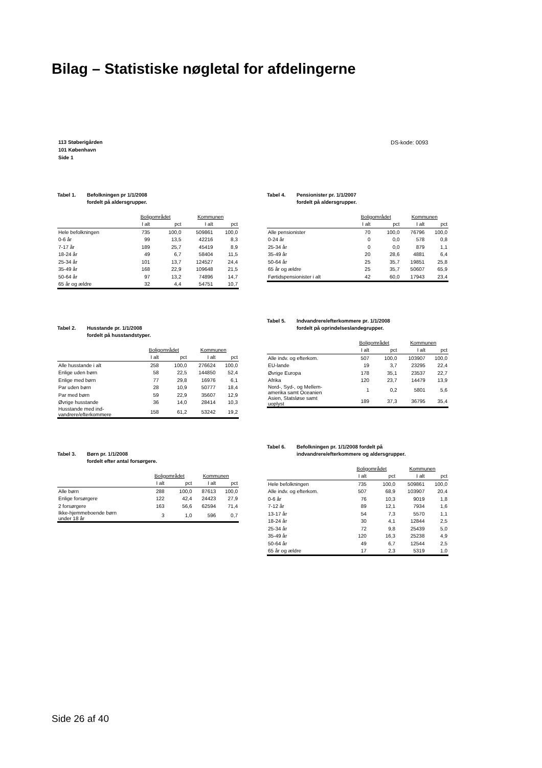Bilag – Statistiske nøgletal for afdelingerne
113 Støberigården
101 København
Side 1
DS-kode: 0093
Tabel 1. Befolkningen pr 1/1/2008
fordelt på aldersgrupper.
| | Boligområdet | | Kommunen | |
| --- | --- | --- | --- | --- |
| | I alt | pct | I alt | pct |
| Hele befolkningen | 735 | 100,0 | 509861 | 100,0 |
| 0-6 år | 99 | 13,5 | 42216 | 8,3 |
| 7-17 år | 189 | 25,7 | 45419 | 8,9 |
| 18-24 år | 49 | 6,7 | 58404 | 11,5 |
| 25-34 år | 101 | 13,7 | 124527 | 24,4 |
| 35-49 år | 168 | 22,9 | 109648 | 21,5 |
| 50-64 år | 97 | 13,2 | 74896 | 14,7 |
| 65 år og ældre | 32 | 4,4 | 54751 | 10,7 |
Tabel 2. Husstande pr. 1/1/2008
fordelt på husstandstyper.
| | Boligområdet | | Kommunen | |
| --- | --- | --- | --- | --- |
| | I alt | pct | I alt | pct |
| Alle husstande i alt | 258 | 100,0 | 276624 | 100,0 |
| Enlige uden børn | 58 | 22,5 | 144850 | 52,4 |
| Enlige med børn | 77 | 29,8 | 16976 | 6,1 |
| Par uden børn | 28 | 10,9 | 50777 | 18,4 |
| Par med børn | 59 | 22,9 | 35607 | 12,9 |
| Øvrige husstande | 36 | 14,0 | 28414 | 10,3 |
| Husstande med ind- vandrere/efterkommere | 158 | 61,2 | 53242 | 19,2 |
Tabel 3. Børn pr. 1/1/2008
fordelt efter antal forsørgere.
| | Boligområdet | | Kommunen | |
| --- | --- | --- | --- | --- |
| | I alt | pct | I alt | pct |
| Alle børn | 288 | 100,0 | 87613 | 100,0 |
| Enlige forsørgere | 122 | 42,4 | 24423 | 27,9 |
| 2 forsørgere | 163 | 56,6 | 62594 | 71,4 |
| Ikke-hjemmeboende børn under 18 år | 3 | 1,0 | 596 | 0,7 |
Tabel 4. Pensionister pr. 1/1/2007
fordelt på aldersgrupper.
| | Boligområdet | | Kommunen | |
| --- | --- | --- | --- | --- |
| | I alt | pct | I alt | pct |
| Alle pensionister | 70 | 100,0 | 76796 | 100,0 |
| 0-24 år | 0 | 0,0 | 578 | 0,8 |
| 25-34 år | 0 | 0,0 | 879 | 1,1 |
| 35-49 år | 20 | 28,6 | 4881 | 6,4 |
| 50-64 år | 25 | 35,7 | 19851 | 25,8 |
| 65 år og ældre | 25 | 35,7 | 50607 | 65,9 |
| Førtidspensionister i alt | 42 | 60,0 | 17943 | 23,4 |
Tabel 5. Indvandrere/efterkommere pr. 1/1/2008
fordelt på oprindelseslandegrupper.
| | Boligområdet | | Kommunen | |
| --- | --- | --- | --- | --- |
| | I alt | pct | I alt | pct |
| Alle indv. og efterkom. | 507 | 100,0 | 103907 | 100,0 |
| EU-lande | 19 | 3,7 | 23295 | 22,4 |
| Øvrige Europa | 178 | 35,1 | 23537 | 22,7 |
| Afrika | 120 | 23,7 | 14479 | 13,9 |
| Nord-, Syd-, og Mellem- amerika samt Oceanien | 1 | 0,2 | 5801 | 5,6 |
| Asien, Statsløse samt uoplyst | 189 | 37,3 | 36795 | 35,4 |
Tabel 6. Befolkningen pr. 1/1/2008 fordelt på
indvandrere/efterkommere og aldersgrupper.
| | Boligområdet | | Kommunen | |
| --- | --- | --- | --- | --- |
| | I alt | pct | I alt | pct |
| Hele befolkningen | 735 | 100,0 | 509861 | 100,0 |
| Alle indv. og efterkom. | 507 | 68,9 | 103907 | 20,4 |
| 0-6 år | 76 | 10,3 | 9019 | 1,8 |
| 7-12 år | 89 | 12,1 | 7934 | 1,6 |
| 13-17 år | 54 | 7,3 | 5570 | 1,1 |
| 18-24 år | 30 | 4,1 | 12844 | 2,5 |
| 25-34 år | 72 | 9,8 | 25439 | 5,0 |
| 35-49 år | 120 | 16,3 | 25238 | 4,9 |
| 50-64 år | 49 | 6,7 | 12544 | 2,5 |
| 65 år og ældre | 17 | 2,3 | 5319 | 1,0 |
Side 26 af 40